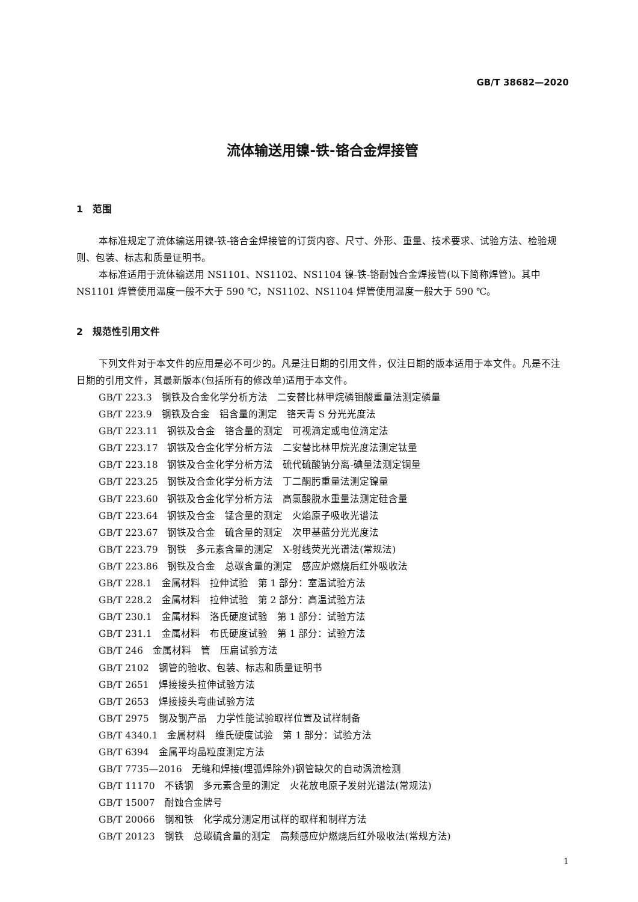GB/T 38682—2020
流体输送用镍-铁-铬合金焊接管
1　范围
本标准规定了流体输送用镍-铁-铬合金焊接管的订货内容、尺寸、外形、重量、技术要求、试验方法、检验规则、包装、标志和质量证明书。
本标准适用于流体输送用 NS1101、NS1102、NS1104 镍-铁-铬耐蚀合金焊接管(以下简称焊管)。其中 NS1101 焊管使用温度一般不大于 590 ℃，NS1102、NS1104 焊管使用温度一般大于 590 ℃。
2　规范性引用文件
下列文件对于本文件的应用是必不可少的。凡是注日期的引用文件，仅注日期的版本适用于本文件。凡是不注日期的引用文件，其最新版本(包括所有的修改单)适用于本文件。
GB/T 223.3　钢铁及合金化学分析方法　二安替比林甲烷磷钼酸重量法测定磷量
GB/T 223.9　钢铁及合金　铝含量的测定　铬天青 S 分光光度法
GB/T 223.11　钢铁及合金　铬含量的测定　可视滴定或电位滴定法
GB/T 223.17　钢铁及合金化学分析方法　二安替比林甲烷光度法测定钛量
GB/T 223.18　钢铁及合金化学分析方法　硫代硫酸钠分离-碘量法测定铜量
GB/T 223.25　钢铁及合金化学分析方法　丁二酮肟重量法测定镍量
GB/T 223.60　钢铁及合金化学分析方法　高氯酸脱水重量法测定硅含量
GB/T 223.64　钢铁及合金　锰含量的测定　火焰原子吸收光谱法
GB/T 223.67　钢铁及合金　硫含量的测定　次甲基蓝分光光度法
GB/T 223.79　钢铁　多元素含量的测定　X-射线荧光光谱法(常规法)
GB/T 223.86　钢铁及合金　总碳含量的测定　感应炉燃烧后红外吸收法
GB/T 228.1　金属材料　拉伸试验　第 1 部分：室温试验方法
GB/T 228.2　金属材料　拉伸试验　第 2 部分：高温试验方法
GB/T 230.1　金属材料　洛氏硬度试验　第 1 部分：试验方法
GB/T 231.1　金属材料　布氏硬度试验　第 1 部分：试验方法
GB/T 246　金属材料　管　压扁试验方法
GB/T 2102　钢管的验收、包装、标志和质量证明书
GB/T 2651　焊接接头拉伸试验方法
GB/T 2653　焊接接头弯曲试验方法
GB/T 2975　钢及钢产品　力学性能试验取样位置及试样制备
GB/T 4340.1　金属材料　维氏硬度试验　第 1 部分：试验方法
GB/T 6394　金属平均晶粒度测定方法
GB/T 7735—2016　无缝和焊接(埋弧焊除外)钢管缺欠的自动涡流检测
GB/T 11170　不锈钢　多元素含量的测定　火花放电原子发射光谱法(常规法)
GB/T 15007　耐蚀合金牌号
GB/T 20066　钢和铁　化学成分测定用试样的取样和制样方法
GB/T 20123　钢铁　总碳硫含量的测定　高频感应炉燃烧后红外吸收法(常规方法)
1